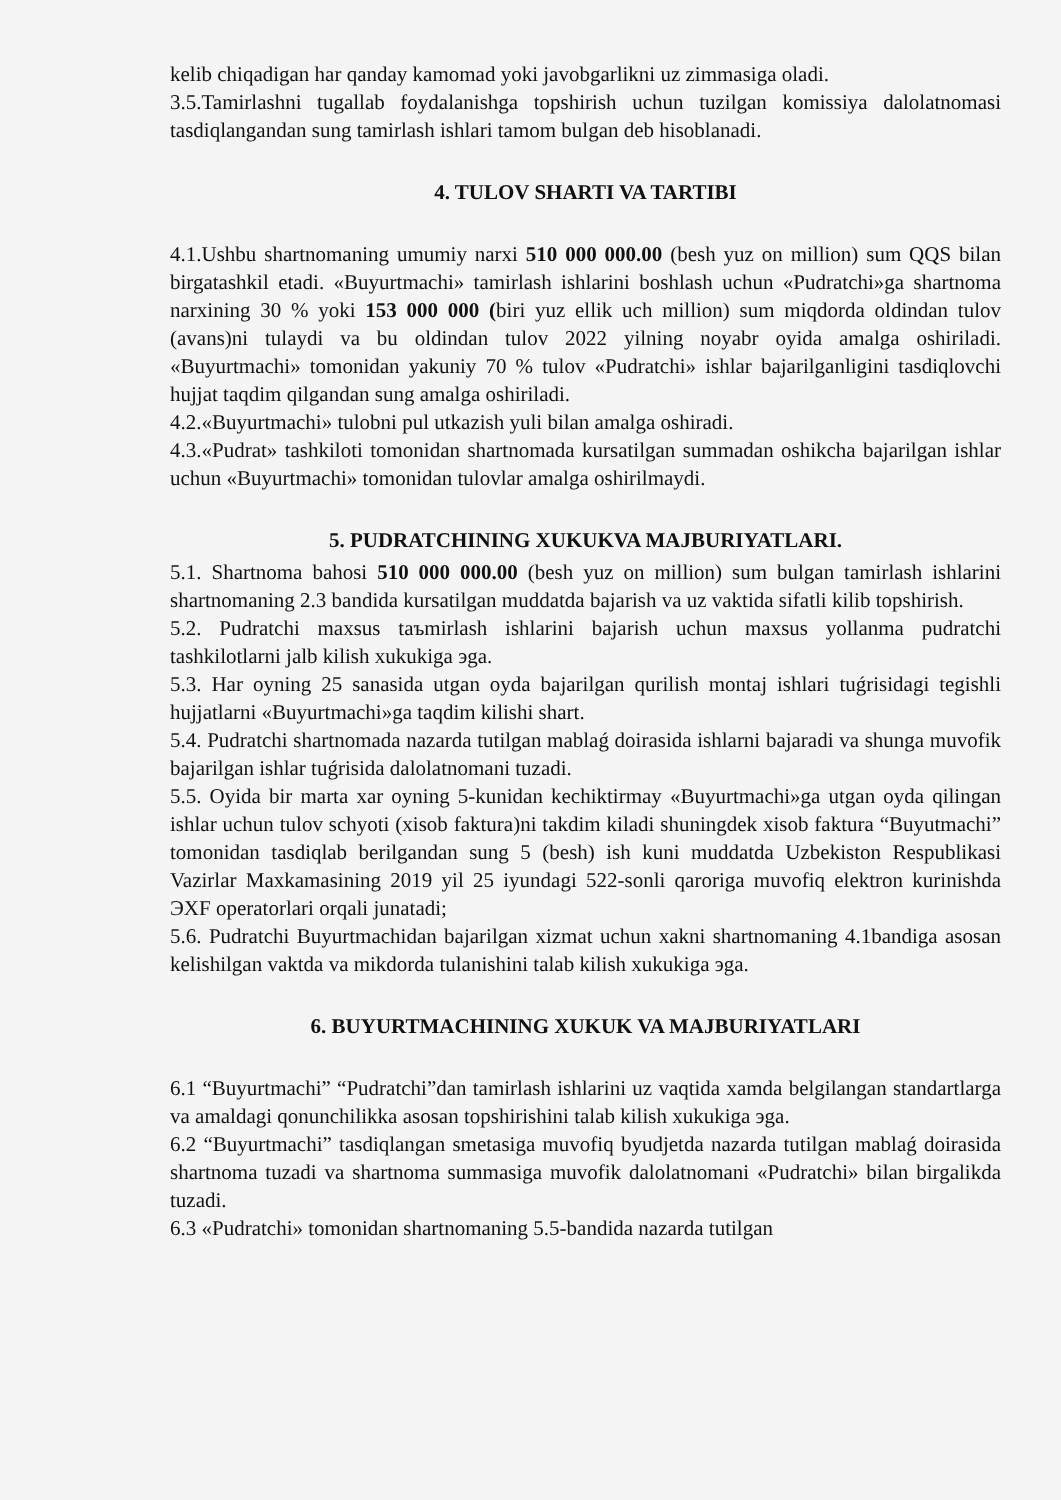kelib chiqadigan har qanday kamomad yoki javobgarlikni uz zimmasiga oladi.
3.5.Tamirlashni tugallab foydalanishga topshirish uchun tuzilgan komissiya dalolatnomasi tasdiqlangandan sung tamirlash ishlari tamom bulgan deb hisoblanadi.
4. TULOV SHARTI VA TARTIBI
4.1.Ushbu shartnomaning umumiy narxi 510 000 000.00 (besh yuz on million) sum QQS bilan birgatashkil etadi. «Buyurtmachi» tamirlash ishlarini boshlash uchun «Pudratchi»ga shartnoma narxining 30 % yoki 153 000 000 (biri yuz ellik uch million) sum miqdorda oldindan tulov (avans)ni tulaydi va bu oldindan tulov 2022 yilning noyabr oyida amalga oshiriladi. «Buyurtmachi» tomonidan yakuniy 70 % tulov «Pudratchi» ishlar bajarilganligini tasdiqlovchi hujjat taqdim qilgandan sung amalga oshiriladi.
4.2.«Buyurtmachi» tulobni pul utkazish yuli bilan amalga oshiradi.
4.3.«Pudrat» tashkiloti tomonidan shartnomada kursatilgan summadan oshikcha bajarilgan ishlar uchun «Buyurtmachi» tomonidan tulovlar amalga oshirilmaydi.
5. PUDRATCHINING XUKUKVA MAJBURIYATLARI.
5.1. Shartnoma bahosi 510 000 000.00 (besh yuz on million) sum bulgan tamirlash ishlarini shartnomaning 2.3 bandida kursatilgan muddatda bajarish va uz vaktida sifatli kilib topshirish.
5.2. Pudratchi maxsus taъmirlash ishlarini bajarish uchun maxsus yollanma pudratchi tashkilotlarni jalb kilish xukukiga эga.
5.3. Har oyning 25 sanasida utgan oyda bajarilgan qurilish montaj ishlari tuǵrisidagi tegishli hujjatlarni «Buyurtmachi»ga taqdim kilishi shart.
5.4. Pudratchi shartnomada nazarda tutilgan mablaǵ doirasida ishlarni bajaradi va shunga muvofik bajarilgan ishlar tuǵrisida dalolatnomani tuzadi.
5.5. Oyida bir marta xar oyning 5-kunidan kechiktirmay «Buyurtmachi»ga utgan oyda qilingan ishlar uchun tulov schyoti (xisob faktura)ni takdim kiladi shuningdek xisob faktura “Buyutmachi” tomonidan tasdiqlab berilgandan sung 5 (besh) ish kuni muddatda Uzbekiston Respublikasi Vazirlar Maxkamasining 2019 yil 25 iyundagi 522-sonli qaroriga muvofiq elektron kurinishda ЭXF operatorlari orqali junatadi;
5.6. Pudratchi Buyurtmachidan bajarilgan xizmat uchun xakni shartnomaning 4.1bandiga asosan kelishilgan vaktda va mikdorda tulanishini talab kilish xukukiga эga.
6. BUYURTMACHINING XUKUK VA MAJBURIYATLARI
6.1 “Buyurtmachi” “Pudratchi”dan tamirlash ishlarini uz vaqtida xamda belgilangan standartlarga va amaldagi qonunchilikka asosan topshirishini talab kilish xukukiga эga.
6.2 “Buyurtmachi” tasdiqlangan smetasiga muvofiq byudjetda nazarda tutilgan mablaǵ doirasida shartnoma tuzadi va shartnoma summasiga muvofik dalolatnomani «Pudratchi» bilan birgalikda tuzadi.
6.3 «Pudratchi» tomonidan shartnomaning 5.5-bandida nazarda tutilgan